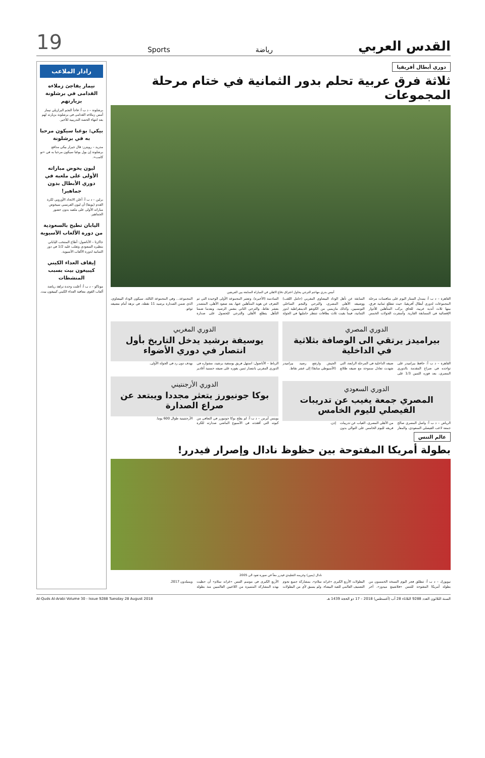19 Sports رياضة القدس العربي
دوري أبطال أفريقيا
ثلاثة فرق عربية تحلم بدور الثمانية في ختام مرحلة المجموعات
أنيس بدري مهاجم الترجي يحاول اختراق دفاع الاهلي في المباراة السابقة بين الفريقين
القاهرة – د ب أ: يسدل الستار اليوم على منافسات مرحلة المجموعات لدوري أبطال أفريقيا، حيث تتطلع ثمانية فرق، بينها ثلاث أندية عربية، للحاق بركب المتأهلين للأدوار الإقصائية في المسابقة القارية. وأسفرت الجولات الخمس السابقة عن تأهل الوداد البيضاوي المغربي (حامل اللقب) ووصيفه الأهلي المصري، والترجي والنجم الساحلي التونسيين، وكذلك مازيمبي من الكونغو الديمقراطية لدور الثمانية، فيما بقيت ثلاث بطاقات تنتظر حامليها في الجولة السادسة (الأخيرة). وتعتبر المجموعة الأولى الوحيدة التي تم التعرف عن هوية المتأهلين عنها، بعد صعود الأهلي، المتصدر بعشر نقاط، والترجي الثاني بنفس الرصيد. وبعدما ضمنا التأهل يتطلع الأهلي والترجي للحصول على صدارة المجموعة... وفي المجموعة الثالثة، سيكون الوداد البيضاوي، الذي ضمن الصدارة برصيد 11 نقطة، في نزهة أمام مضيفه توغو.
الدوري المصري
بيراميدز يرتقي الى الوصافة بثلاثية في الداخلية
القاهرة – د ب أ: حافظ بيراميدز على تواجده في صراع المقدمة بالدوري المصري، بعد فوزه الثمين 1/3 على ضيفه الداخلية في المرحلة الرابعة، التي شهدت تعادل سموحة مع ضيفه طلائع الجيش وارتفع رصيد بيراميدز (الأسيوطي سابقا) إلى عشر نقاط.
الدوري السعودي
المصري جمعة يغيب عن تدريبات الفيصلي لليوم الخامس
الرياض – د ب أ: واصل المصري صالح جمعة لاعب الفيصلي السعودي، والمعار من الأهلي المصري، الغياب عن تدريبات فريقه لليوم الخامس على التوالي بدون إذن.
الدوري المغربي
يوسيفة برشيد يدخل التاريخ بأول انتصار في دوري الأضواء
الرباط – الأناضول: استهل فريق يوسفية برشيد، مشواره في الدوري المغربي بانتصار ثمين بفوزه على ضيفه حسنية أغادير بهدف دون رد في الجولة الأولى.
الدوري الأرجنتيني
بوكا جونيورز يتعثر مجددا ويبتعد عن صراع الصدارة
بوينس آيرس – د ب أ: لم يفلح بوكا جونيورز في التعافي من كبوته التي أفقدته في الأسبوع الماضي صدارته للكرة الأرجنتينية طوال 600 يوما.
عالم التنس
بطولة أمريكا المفتوحة بين حظوظ نادال وإصرار فيدرر!
نادال (يمين) وغريمه التقليدي فيدرر معاً في صورة تعود الى 2005
نيويورك – د ب أ: تنطلق فجر اليوم النسخة الخمسون من بطولة أمريكا المفتوحة للتنس «فلاشينغ ميدوز»، آخر البطولات الأربع الكبرى «غراند سلام»، بمشاركة جميع نجوم التصنيف العالمي للعبة البيضاء. ولم يسبق لأي من البطولات الأربع الكبرى في موسم التنس «غراند سلام» أن حظيت بهذه المشاركة المتميزة من اللاعبين العالميين منذ بطولة ويمبلدون 2017.
رادار الملاعب
نيمار يفاجئ زملاءه القدامى في برشلونة بزيارتهم
برشلونة – د ب أ: فاجأ النجم البرازيلي نيمار أمس زملاءه القدامى في برشلونة بزيارته لهم بعد انتهاء الحصة التدريبية للأخير.
بيكي: بوغبا سيكون مرحبا به في برشلونة
مدريد – رويترز: قال جيرار بيكي مدافع برشلونة إن بول بوغبا سيكون مرحبا به في «نو كامب».
ليون يخوض مباراته الأولى على ملعبه في دوري الأبطال بدون جماهير!
برلين – د ب أ: أعلن الاتحاد الأوروبي لكرة القدم (يويفا) أن ليون الفرنسي سيخوض مباراته الأولى على ملعبه بدون حضور الجماهير.
اليابان تطيح بالسعودية من دورة الألعاب الآسيوية
جاكرتا – الأناضول: أطاح المنتخب الياباني بنظيره السعودي وتغلب عليه 1/2 في دور الثمانية لدورة الألعاب الآسيوية.
إيقاف العداء الكيني كيبيغون بيت بسبب المنشطات
موناكو – د ب أ: أعلنت وحدة نزاهة رياضة ألعاب القوى معاقبة العداء الكيني كيبيغون بيت.
Al-Quds Al-Arabi Volume 30 - Issue 9288 Tuesday 28 August 2018 السنة الثلاثون العدد 9288 الثلاثاء 28 آب (أغسطس) 2018 – 17 ذو الحجة 1439 هـ